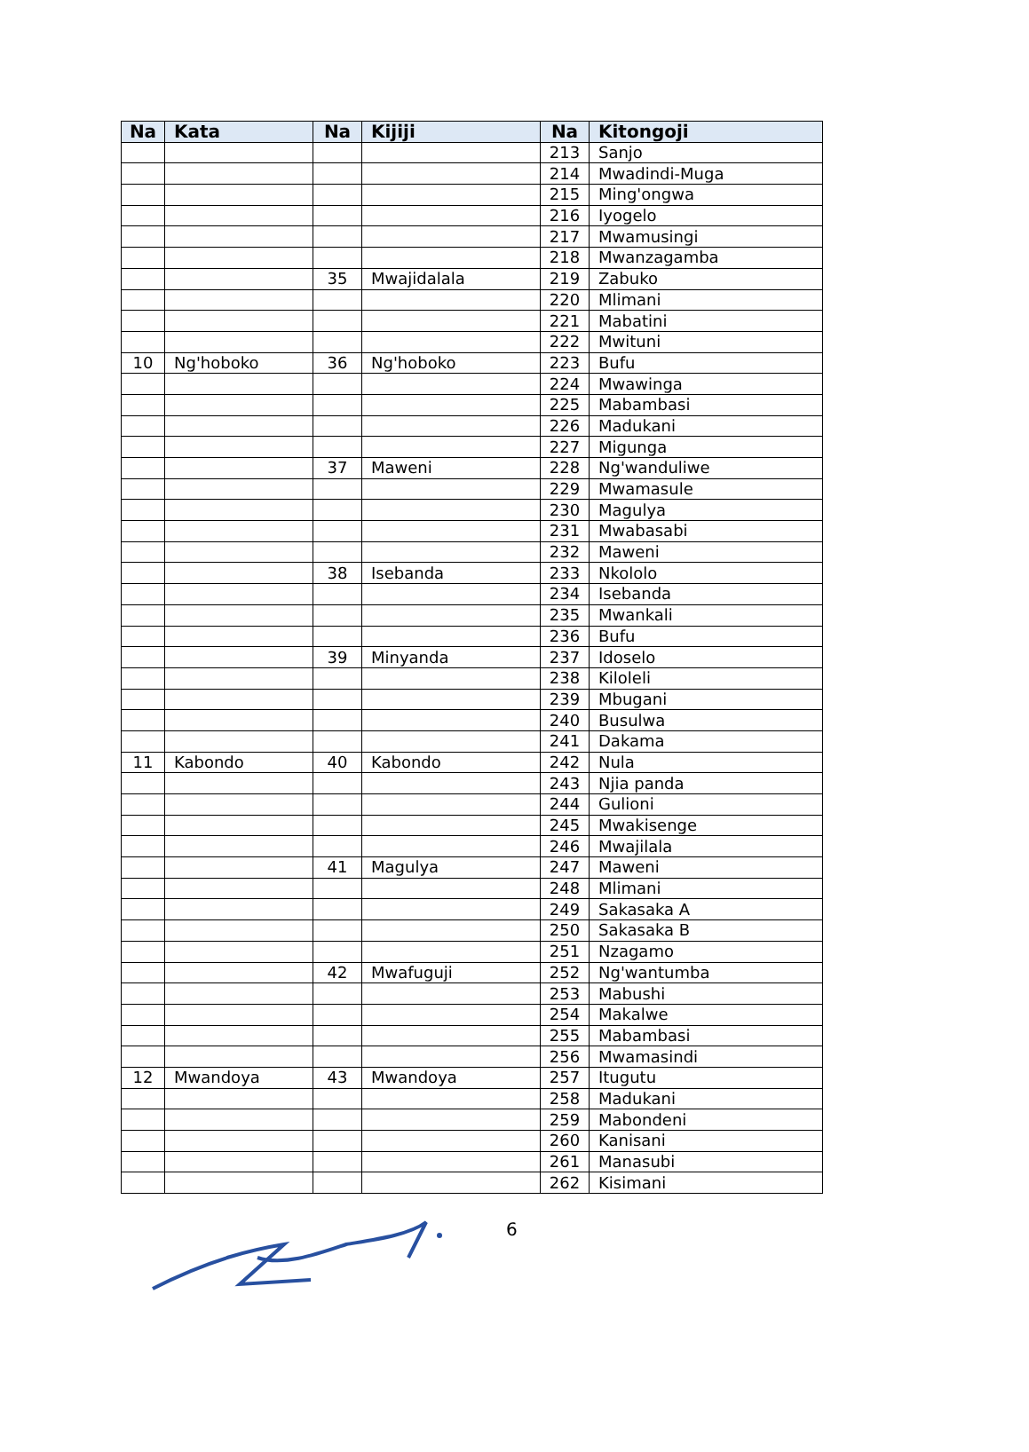| Na | Kata | Na | Kijiji | Na | Kitongoji |
| --- | --- | --- | --- | --- | --- |
| | | | | 213 | Sanjo |
| | | | | 214 | Mwadindi-Muga |
| | | | | 215 | Ming'ongwa |
| | | | | 216 | Iyogelo |
| | | | | 217 | Mwamusingi |
| | | | | 218 | Mwanzagamba |
| | | 35 | Mwajidalala | 219 | Zabuko |
| | | | | 220 | Mlimani |
| | | | | 221 | Mabatini |
| | | | | 222 | Mwituni |
| 10 | Ng'hoboko | 36 | Ng'hoboko | 223 | Bufu |
| | | | | 224 | Mwawinga |
| | | | | 225 | Mabambasi |
| | | | | 226 | Madukani |
| | | | | 227 | Migunga |
| | | 37 | Maweni | 228 | Ng'wanduliwe |
| | | | | 229 | Mwamasule |
| | | | | 230 | Magulya |
| | | | | 231 | Mwabasabi |
| | | | | 232 | Maweni |
| | | 38 | Isebanda | 233 | Nkololo |
| | | | | 234 | Isebanda |
| | | | | 235 | Mwankali |
| | | | | 236 | Bufu |
| | | 39 | Minyanda | 237 | Idoselo |
| | | | | 238 | Kiloleli |
| | | | | 239 | Mbugani |
| | | | | 240 | Busulwa |
| | | | | 241 | Dakama |
| 11 | Kabondo | 40 | Kabondo | 242 | Nula |
| | | | | 243 | Njia panda |
| | | | | 244 | Gulioni |
| | | | | 245 | Mwakisenge |
| | | | | 246 | Mwajilala |
| | | 41 | Magulya | 247 | Maweni |
| | | | | 248 | Mlimani |
| | | | | 249 | Sakasaka A |
| | | | | 250 | Sakasaka B |
| | | | | 251 | Nzagamo |
| | | 42 | Mwafuguji | 252 | Ng'wantumba |
| | | | | 253 | Mabushi |
| | | | | 254 | Makalwe |
| | | | | 255 | Mabambasi |
| | | | | 256 | Mwamasindi |
| 12 | Mwandoya | 43 | Mwandoya | 257 | Itugutu |
| | | | | 258 | Madukani |
| | | | | 259 | Mabondeni |
| | | | | 260 | Kanisani |
| | | | | 261 | Manasubi |
| | | | | 262 | Kisimani |
6